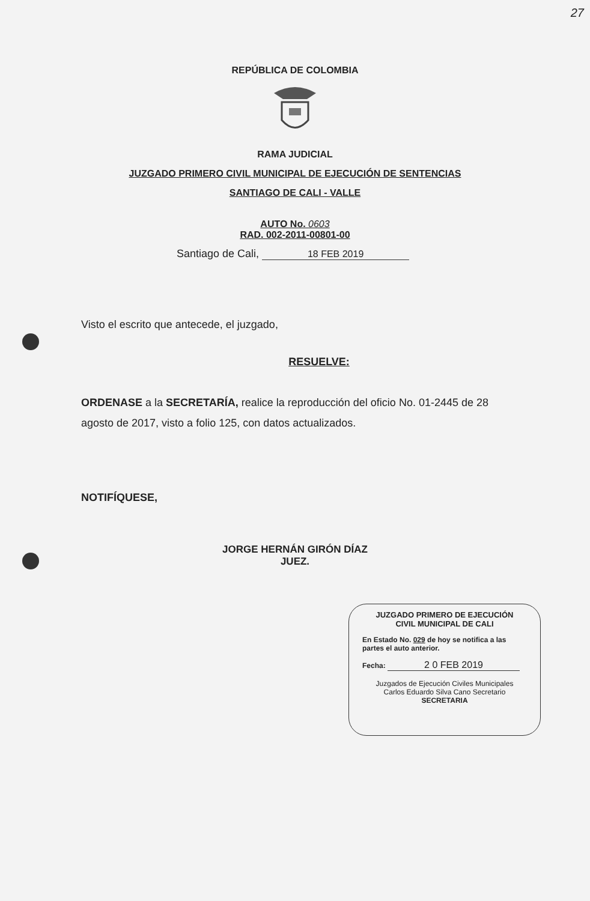27
REPÚBLICA DE COLOMBIA
RAMA JUDICIAL
JUZGADO PRIMERO CIVIL MUNICIPAL DE EJECUCIÓN DE SENTENCIAS
SANTIAGO DE CALI - VALLE
AUTO No. 0603
RAD. 002-2011-00801-00
Santiago de Cali, 18 FEB 2019
Visto el escrito que antecede, el juzgado,
RESUELVE:
ORDENASE a la SECRETARÍA, realice la reproducción del oficio No. 01-2445 de 28 agosto de 2017, visto a folio 125, con datos actualizados.
NOTIFÍQUESE,
JORGE HERNÁN GIRÓN DÍAZ
JUEZ.
JUZGADO PRIMERO DE EJECUCIÓN
CIVIL MUNICIPAL DE CALI
En Estado No. 029 de hoy se notifica a las partes el auto anterior.
Fecha: 2 0 FEB 2019
Juzgados de Ejecución Civiles Municipales
Carlos Eduardo Silva Cano Secretario
SECRETARIA